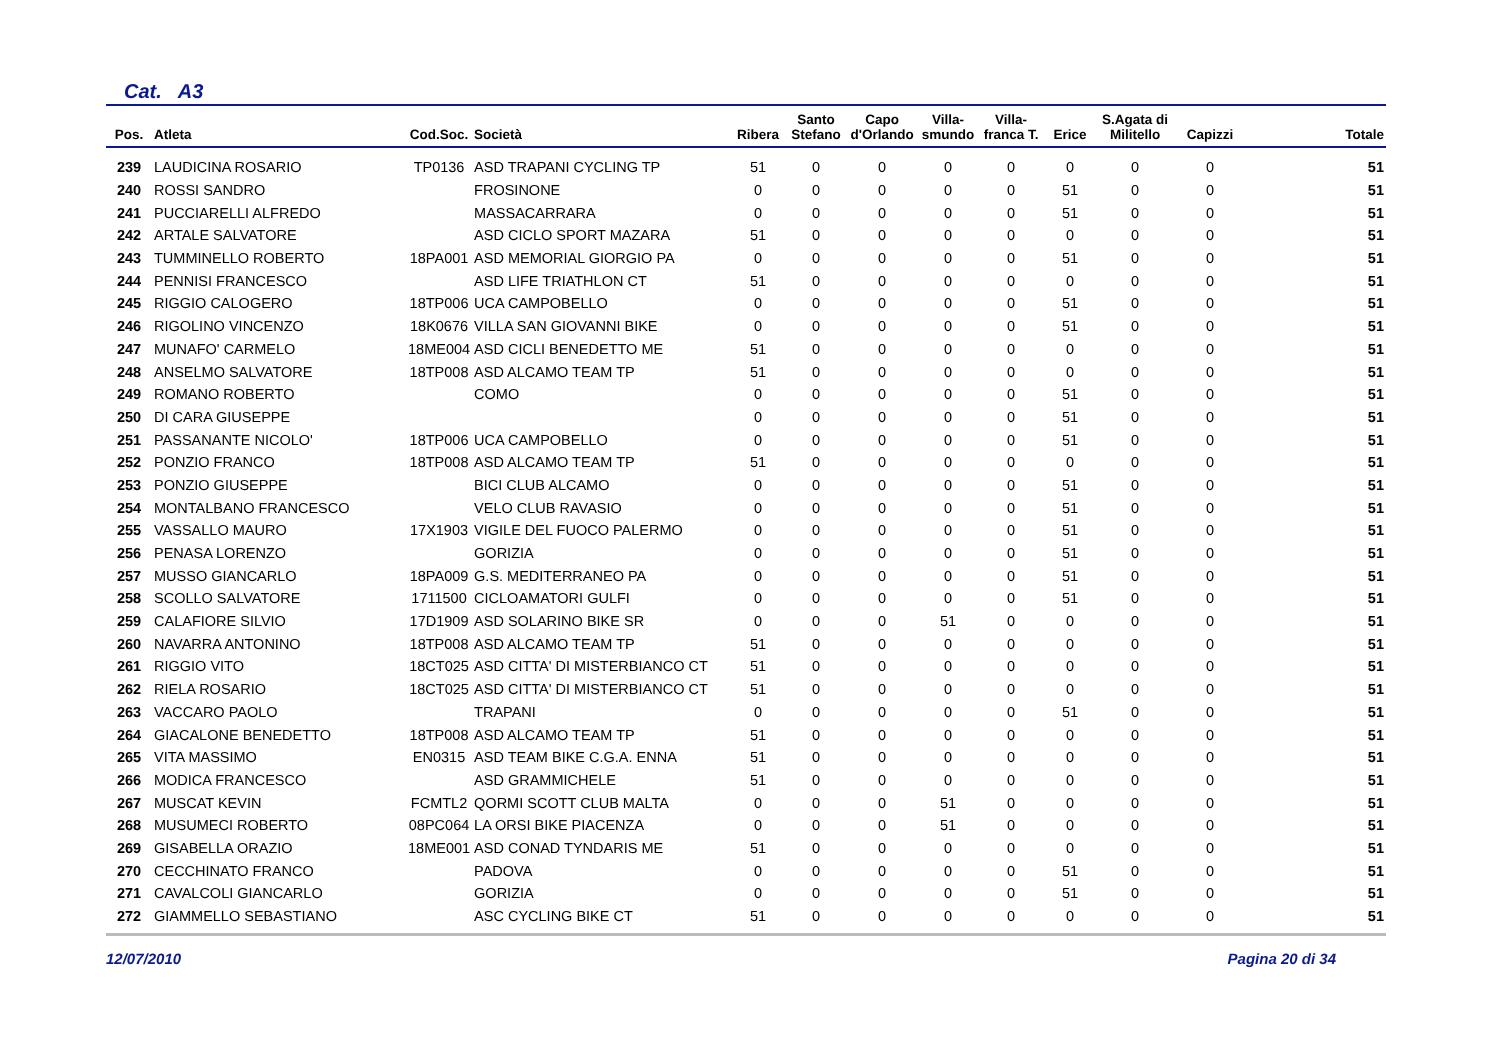Cat. A3
| Pos. | Atleta | Cod.Soc. | Società | Ribera | Santo Stefano | Capo d'Orlando | Villa-smundo | Villa-franca T. | Erice | S.Agata di Militello | Capizzi | Totale |
| --- | --- | --- | --- | --- | --- | --- | --- | --- | --- | --- | --- | --- |
| 239 | LAUDICINA ROSARIO | TP0136 | ASD TRAPANI CYCLING TP | 51 | 0 | 0 | 0 | 0 | 0 | 0 | 0 | 51 |
| 240 | ROSSI SANDRO | | FROSINONE | 0 | 0 | 0 | 0 | 0 | 51 | 0 | 0 | 51 |
| 241 | PUCCIARELLI ALFREDO | | MASSACARRARA | 0 | 0 | 0 | 0 | 0 | 51 | 0 | 0 | 51 |
| 242 | ARTALE SALVATORE | | ASD CICLO SPORT MAZARA | 51 | 0 | 0 | 0 | 0 | 0 | 0 | 0 | 51 |
| 243 | TUMMINELLO ROBERTO | 18PA001 | ASD MEMORIAL GIORGIO PA | 0 | 0 | 0 | 0 | 0 | 51 | 0 | 0 | 51 |
| 244 | PENNISI FRANCESCO | | ASD LIFE TRIATHLON CT | 51 | 0 | 0 | 0 | 0 | 0 | 0 | 0 | 51 |
| 245 | RIGGIO CALOGERO | 18TP006 | UCA CAMPOBELLO | 0 | 0 | 0 | 0 | 0 | 51 | 0 | 0 | 51 |
| 246 | RIGOLINO VINCENZO | 18K0676 | VILLA SAN GIOVANNI BIKE | 0 | 0 | 0 | 0 | 0 | 51 | 0 | 0 | 51 |
| 247 | MUNAFO' CARMELO | 18ME004 | ASD CICLI BENEDETTO ME | 51 | 0 | 0 | 0 | 0 | 0 | 0 | 0 | 51 |
| 248 | ANSELMO SALVATORE | 18TP008 | ASD ALCAMO TEAM TP | 51 | 0 | 0 | 0 | 0 | 0 | 0 | 0 | 51 |
| 249 | ROMANO ROBERTO | | COMO | 0 | 0 | 0 | 0 | 0 | 51 | 0 | 0 | 51 |
| 250 | DI CARA GIUSEPPE | | | 0 | 0 | 0 | 0 | 0 | 51 | 0 | 0 | 51 |
| 251 | PASSANANTE NICOLO' | 18TP006 | UCA CAMPOBELLO | 0 | 0 | 0 | 0 | 0 | 51 | 0 | 0 | 51 |
| 252 | PONZIO FRANCO | 18TP008 | ASD ALCAMO TEAM TP | 51 | 0 | 0 | 0 | 0 | 0 | 0 | 0 | 51 |
| 253 | PONZIO GIUSEPPE | | BICI CLUB ALCAMO | 0 | 0 | 0 | 0 | 0 | 51 | 0 | 0 | 51 |
| 254 | MONTALBANO FRANCESCO | | VELO CLUB RAVASIO | 0 | 0 | 0 | 0 | 0 | 51 | 0 | 0 | 51 |
| 255 | VASSALLO MAURO | 17X1903 | VIGILE DEL FUOCO PALERMO | 0 | 0 | 0 | 0 | 0 | 51 | 0 | 0 | 51 |
| 256 | PENASA LORENZO | | GORIZIA | 0 | 0 | 0 | 0 | 0 | 51 | 0 | 0 | 51 |
| 257 | MUSSO GIANCARLO | 18PA009 | G.S. MEDITERRANEO PA | 0 | 0 | 0 | 0 | 0 | 51 | 0 | 0 | 51 |
| 258 | SCOLLO SALVATORE | 1711500 | CICLOAMATORI GULFI | 0 | 0 | 0 | 0 | 0 | 51 | 0 | 0 | 51 |
| 259 | CALAFIORE SILVIO | 17D1909 | ASD SOLARINO BIKE SR | 0 | 0 | 0 | 51 | 0 | 0 | 0 | 0 | 51 |
| 260 | NAVARRA ANTONINO | 18TP008 | ASD ALCAMO TEAM TP | 51 | 0 | 0 | 0 | 0 | 0 | 0 | 0 | 51 |
| 261 | RIGGIO VITO | 18CT025 | ASD CITTA' DI MISTERBIANCO CT | 51 | 0 | 0 | 0 | 0 | 0 | 0 | 0 | 51 |
| 262 | RIELA ROSARIO | 18CT025 | ASD CITTA' DI MISTERBIANCO CT | 51 | 0 | 0 | 0 | 0 | 0 | 0 | 0 | 51 |
| 263 | VACCARO PAOLO | | TRAPANI | 0 | 0 | 0 | 0 | 0 | 51 | 0 | 0 | 51 |
| 264 | GIACALONE BENEDETTO | 18TP008 | ASD ALCAMO TEAM TP | 51 | 0 | 0 | 0 | 0 | 0 | 0 | 0 | 51 |
| 265 | VITA MASSIMO | EN0315 | ASD TEAM BIKE C.G.A. ENNA | 51 | 0 | 0 | 0 | 0 | 0 | 0 | 0 | 51 |
| 266 | MODICA FRANCESCO | | ASD GRAMMICHELE | 51 | 0 | 0 | 0 | 0 | 0 | 0 | 0 | 51 |
| 267 | MUSCAT KEVIN | FCMTL2 | QORMI SCOTT CLUB MALTA | 0 | 0 | 0 | 51 | 0 | 0 | 0 | 0 | 51 |
| 268 | MUSUMECI ROBERTO | 08PC064 | LA ORSI BIKE PIACENZA | 0 | 0 | 0 | 51 | 0 | 0 | 0 | 0 | 51 |
| 269 | GISABELLA ORAZIO | 18ME001 | ASD CONAD TYNDARIS ME | 51 | 0 | 0 | 0 | 0 | 0 | 0 | 0 | 51 |
| 270 | CECCHINATO FRANCO | | PADOVA | 0 | 0 | 0 | 0 | 0 | 51 | 0 | 0 | 51 |
| 271 | CAVALCOLI GIANCARLO | | GORIZIA | 0 | 0 | 0 | 0 | 0 | 51 | 0 | 0 | 51 |
| 272 | GIAMMELLO SEBASTIANO | | ASC CYCLING BIKE CT | 51 | 0 | 0 | 0 | 0 | 0 | 0 | 0 | 51 |
12/07/2010 Pagina 20 di 34